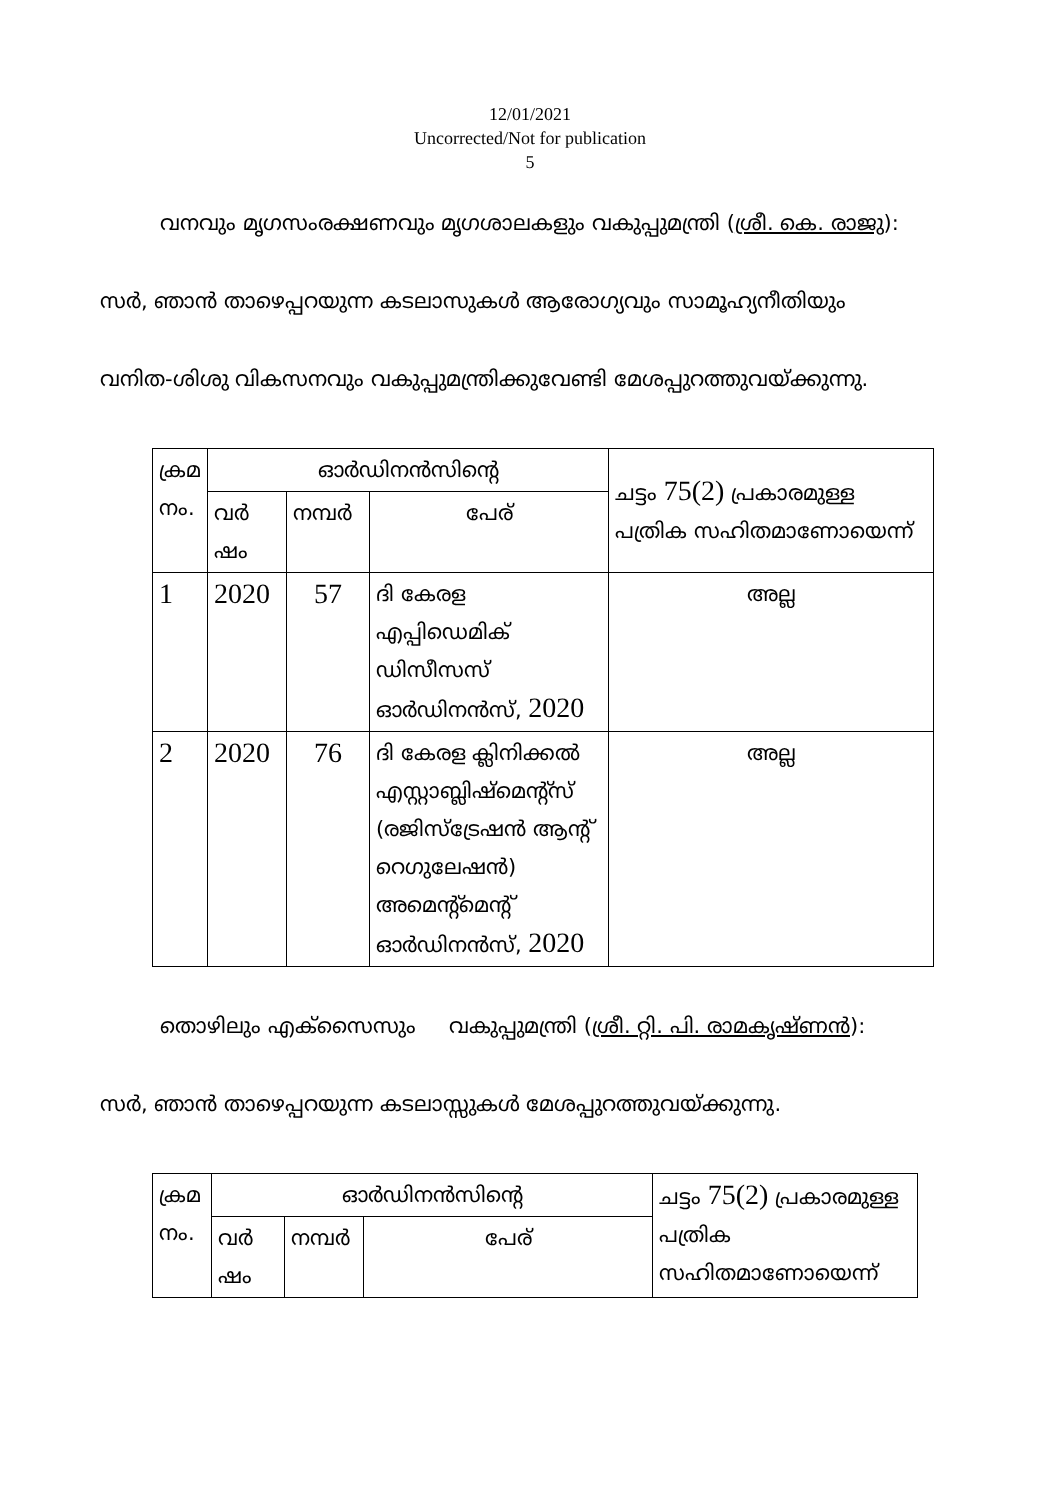12/01/2021
Uncorrected/Not for publication
5
വനവും മൃഗസംരക്ഷണവും മൃഗശാലകളും വകുപ്പുമന്ത്രി (ശ്രീ. കെ. രാജു):
സർ, ഞാൻ താഴെപ്പറയുന്ന കടലാസുകൾ ആരോഗ്യവും സാമൂഹ്യനീതിയും
വനിത-ശിശു വികസനവും വകുപ്പുമന്ത്രിക്കുവേണ്ടി മേശപ്പുറത്തുവയ്ക്കുന്നു.
| ക്രമ നം. | ഓർഡിനൻസിന്റെ | | | ചട്ടം 75(2) പ്രകാരമുള്ള പത്രിക സഹിതമാണോയെന്ന് |
| --- | --- | --- | --- | --- |
| | വർ ഷം | നമ്പർ | പേര് | |
| 1 | 2020 | 57 | ദി കേരള എപ്പിഡെമിക് ഡിസീസസ് ഓർഡിനൻസ്, 2020 | അല്ല |
| 2 | 2020 | 76 | ദി കേരള ക്ലിനിക്കൽ എസ്റ്റാബ്ലിഷ്മെന്റ്സ് (രജിസ്ട്രേഷൻ ആന്റ് റെഗുലേഷൻ) അമെന്റ്മെന്റ് ഓർഡിനൻസ്, 2020 | അല്ല |
തൊഴിലും എക്സൈസും വകുപ്പുമന്ത്രി (ശ്രീ. റ്റി. പി. രാമകൃഷ്ണൻ):
സർ, ഞാൻ താഴെപ്പറയുന്ന കടലാസ്സുകൾ മേശപ്പുറത്തുവയ്ക്കുന്നു.
| ക്രമ നം. | ഓർഡിനൻസിന്റെ | | | ചട്ടം 75(2) പ്രകാരമുള്ള പത്രിക സഹിതമാണോയെന്ന് |
| --- | --- | --- | --- | --- |
| | വർ ഷം | നമ്പർ | പേര് | |